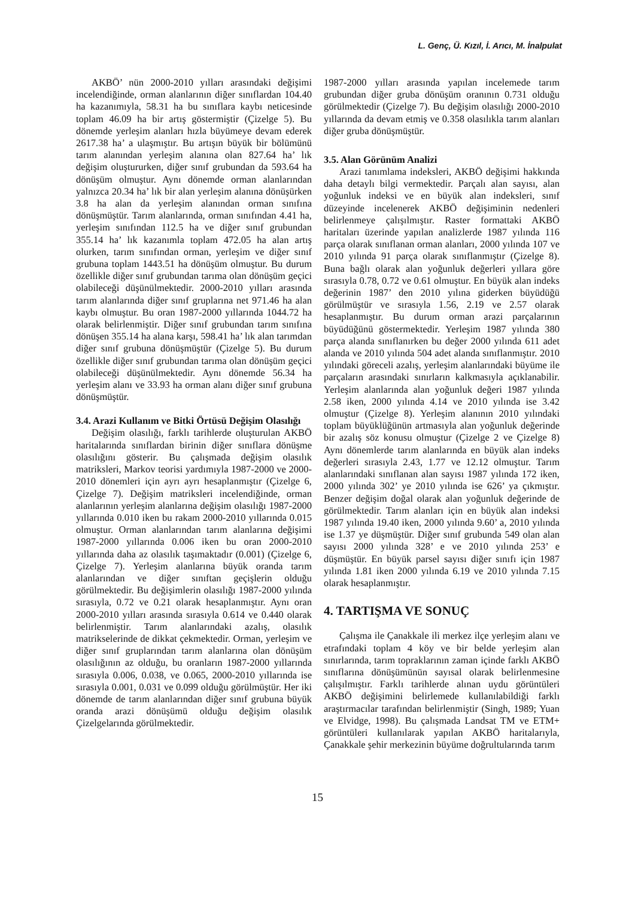L. Genç, Ü. Kızıl, İ. Arıcı, M. İnalpulat
AKBÖ’ nün 2000-2010 yılları arasındaki değişimi incelendiğinde, orman alanlarının diğer sınıflardan 104.40 ha kazanımıyla, 58.31 ha bu sınıflara kaybı neticesinde toplam 46.09 ha bir artış göstermiştir (Çizelge 5). Bu dönemde yerleşim alanları hızla büyümeye devam ederek 2617.38 ha’ a ulaşmıştır. Bu artışın büyük bir bölümünü tarım alanından yerleşim alanına olan 827.64 ha’ lık değişim oluştururken, diğer sınıf grubundan da 593.64 ha dönüşüm olmuştur. Aynı dönemde orman alanlarından yalnızca 20.34 ha’ lık bir alan yerleşim alanına dönüşürken 3.8 ha alan da yerleşim alanından orman sınıfına dönüşmüştür. Tarım alanlarında, orman sınıfından 4.41 ha, yerleşim sınıfından 112.5 ha ve diğer sınıf grubundan 355.14 ha’ lık kazanımla toplam 472.05 ha alan artış olurken, tarım sınıfından orman, yerleşim ve diğer sınıf grubuna toplam 1443.51 ha dönüşüm olmuştur. Bu durum özellikle diğer sınıf grubundan tarıma olan dönüşüm geçici olabileceği düşünülmektedir. 2000-2010 yılları arasında tarım alanlarında diğer sınıf gruplarına net 971.46 ha alan kaybı olmuştur. Bu oran 1987-2000 yıllarında 1044.72 ha olarak belirlenmiştir. Diğer sınıf grubundan tarım sınıfına dönüşen 355.14 ha alana karşı, 598.41 ha’ lık alan tarımdan diğer sınıf grubuna dönüşmüştür (Çizelge 5). Bu durum özellikle diğer sınıf grubundan tarıma olan dönüşüm geçici olabileceği düşünülmektedir. Aynı dönemde 56.34 ha yerleşim alanı ve 33.93 ha orman alanı diğer sınıf grubuna dönüşmüştür.
3.4. Arazi Kullanım ve Bitki Örtüsü Değişim Olasılığı
Değişim olasılığı, farklı tarihlerde oluşturulan AKBÖ haritalarında sınıflardan birinin diğer sınıflara dönüşme olasılığını gösterir. Bu çalışmada değişim olasılık matriksleri, Markov teorisi yardımıyla 1987-2000 ve 2000-2010 dönemleri için ayrı ayrı hesaplanmıştır (Çizelge 6, Çizelge 7). Değişim matriksleri incelendiğinde, orman alanlarının yerleşim alanlarına değişim olasılığı 1987-2000 yıllarında 0.010 iken bu rakam 2000-2010 yıllarında 0.015 olmuştur. Orman alanlarından tarım alanlarına değişimi 1987-2000 yıllarında 0.006 iken bu oran 2000-2010 yıllarında daha az olasılık taşımaktadır (0.001) (Çizelge 6, Çizelge 7). Yerleşim alanlarına büyük oranda tarım alanlarından ve diğer sınıftan geçişlerin olduğu görülmektedir. Bu değişimlerin olasılığı 1987-2000 yılında sırasıyla, 0.72 ve 0.21 olarak hesaplanmıştır. Aynı oran 2000-2010 yılları arasında sırasıyla 0.614 ve 0.440 olarak belirlenmiştir. Tarım alanlarındaki azalış, olasılık matrikselerinde de dikkat çekmektedir. Orman, yerleşim ve diğer sınıf gruplarından tarım alanlarına olan dönüşüm olasılığının az olduğu, bu oranların 1987-2000 yıllarında sırasıyla 0.006, 0.038, ve 0.065, 2000-2010 yıllarında ise sırasıyla 0.001, 0.031 ve 0.099 olduğu görülmüştür. Her iki dönemde de tarım alanlarından diğer sınıf grubuna büyük oranda arazi dönüşümü olduğu değişim olasılık Çizelgelarında görülmektedir.
1987-2000 yılları arasında yapılan incelemede tarım grubundan diğer gruba dönüşüm oranının 0.731 olduğu görülmektedir (Çizelge 7). Bu değişim olasılığı 2000-2010 yıllarında da devam etmiş ve 0.358 olasılıkla tarım alanları diğer gruba dönüşmüştür.
3.5. Alan Görünüm Analizi
Arazi tanımlama indeksleri, AKBÖ değişimi hakkında daha detaylı bilgi vermektedir. Parçalı alan sayısı, alan yoğunluk indeksi ve en büyük alan indeksleri, sınıf düzeyinde incelenerek AKBÖ değişiminin nedenleri belirlenmeye çalışılmıştır. Raster formattaki AKBÖ haritaları üzerinde yapılan analizlerde 1987 yılında 116 parça olarak sınıflanan orman alanları, 2000 yılında 107 ve 2010 yılında 91 parça olarak sınıflanmıştır (Çizelge 8). Buna bağlı olarak alan yoğunluk değerleri yıllara göre sırasıyla 0.78, 0.72 ve 0.61 olmuştur. En büyük alan indeks değerinin 1987’ den 2010 yılına giderken büyüdüğü görülmüştür ve sırasıyla 1.56, 2.19 ve 2.57 olarak hesaplanmıştır. Bu durum orman arazi parçalarının büyüdüğünü göstermektedir. Yerleşim 1987 yılında 380 parça alanda sınıflanırken bu değer 2000 yılında 611 adet alanda ve 2010 yılında 504 adet alanda sınıflanmıştır. 2010 yılındaki göreceli azalış, yerleşim alanlarındaki büyüme ile parçaların arasındaki sınırların kalkmasıyla açıklanabilir. Yerleşim alanlarında alan yoğunluk değeri 1987 yılında 2.58 iken, 2000 yılında 4.14 ve 2010 yılında ise 3.42 olmuştur (Çizelge 8). Yerleşim alanının 2010 yılındaki toplam büyüklüğünün artmasıyla alan yoğunluk değerinde bir azalış söz konusu olmuştur (Çizelge 2 ve Çizelge 8) Aynı dönemlerde tarım alanlarında en büyük alan indeks değerleri sırasıyla 2.43, 1.77 ve 12.12 olmuştur. Tarım alanlarındaki sınıflanan alan sayısı 1987 yılında 172 iken, 2000 yılında 302’ ye 2010 yılında ise 626’ ya çıkmıştır. Benzer değişim doğal olarak alan yoğunluk değerinde de görülmektedir. Tarım alanları için en büyük alan indeksi 1987 yılında 19.40 iken, 2000 yılında 9.60’ a, 2010 yılında ise 1.37 ye düşmüştür. Diğer sınıf grubunda 549 olan alan sayısı 2000 yılında 328’ e ve 2010 yılında 253’ e düşmüştür. En büyük parsel sayısı diğer sınıfı için 1987 yılında 1.81 iken 2000 yılında 6.19 ve 2010 yılında 7.15 olarak hesaplanmıştır.
4. TARTIŞMA VE SONUÇ
Çalışma ile Çanakkale ili merkez ilçe yerleşim alanı ve etrafındaki toplam 4 köy ve bir belde yerleşim alan sınırlarında, tarım topraklarının zaman içinde farklı AKBÖ sınıflarına dönüşümünün sayısal olarak belirlenmesine çalışılmıştır. Farklı tarihlerde alınan uydu görüntüleri AKBÖ değişimini belirlemede kullanılabildiği farklı araştırmacılar tarafından belirlenmiştir (Singh, 1989; Yuan ve Elvidge, 1998). Bu çalışmada Landsat TM ve ETM+ görüntüleri kullanılarak yapılan AKBÖ haritalarıyla, Çanakkale şehir merkezinin büyüme doğrultularında tarım
15